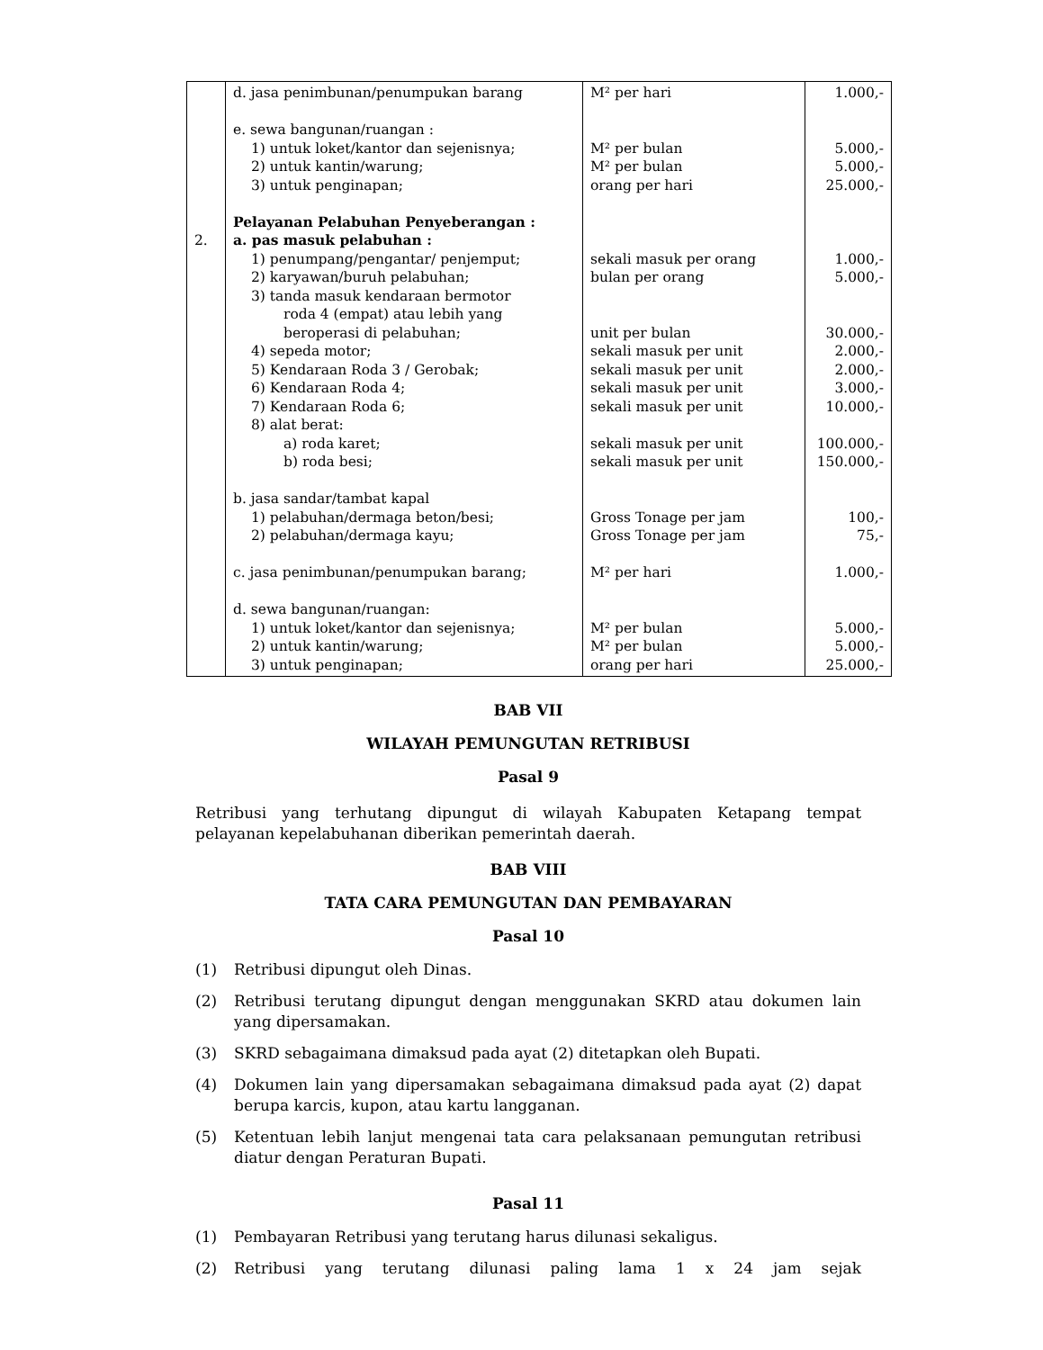| 2. | d. jasa penimbunan/penumpukan barang e. sewa bangunan/ruangan : 1) untuk loket/kantor dan sejenisnya; 2) untuk kantin/warung; 3) untuk penginapan; Pelayanan Pelabuhan Penyeberangan : a. pas masuk pelabuhan : 1) penumpang/pengantar/ penjemput; 2) karyawan/buruh pelabuhan; 3) tanda masuk kendaraan bermotor roda 4 (empat) atau lebih yang beroperasi di pelabuhan; 4) sepeda motor; 5) Kendaraan Roda 3 / Gerobak; 6) Kendaraan Roda 4; 7) Kendaraan Roda 6; 8) alat berat: a) roda karet; b) roda besi; b. jasa sandar/tambat kapal 1) pelabuhan/dermaga beton/besi; 2) pelabuhan/dermaga kayu; c. jasa penimbunan/penumpukan barang; d. sewa bangunan/ruangan: 1) untuk loket/kantor dan sejenisnya; 2) untuk kantin/warung; 3) untuk penginapan; | M² per hari M² per bulan M² per bulan orang per hari sekali masuk per orang bulan per orang unit per bulan sekali masuk per unit sekali masuk per unit sekali masuk per unit sekali masuk per unit sekali masuk per unit sekali masuk per unit Gross Tonage per jam Gross Tonage per jam M² per hari M² per bulan M² per bulan orang per hari | 1.000,- 5.000,- 5.000,- 25.000,- 1.000,- 5.000,- 30.000,- 2.000,- 2.000,- 3.000,- 10.000,- 100.000,- 150.000,- 100,- 75,- 1.000,- 5.000,- 5.000,- 25.000,- |
BAB VII
WILAYAH PEMUNGUTAN RETRIBUSI
Pasal 9
Retribusi yang terhutang dipungut di wilayah Kabupaten Ketapang tempat pelayanan kepelabuhanan diberikan pemerintah daerah.
BAB VIII
TATA CARA PEMUNGUTAN DAN PEMBAYARAN
Pasal 10
(1) Retribusi dipungut oleh Dinas.
(2) Retribusi terutang dipungut dengan menggunakan SKRD atau dokumen lain yang dipersamakan.
(3) SKRD sebagaimana dimaksud pada ayat (2) ditetapkan oleh Bupati.
(4) Dokumen lain yang dipersamakan sebagaimana dimaksud pada ayat (2) dapat berupa karcis, kupon, atau kartu langganan.
(5) Ketentuan lebih lanjut mengenai tata cara pelaksanaan pemungutan retribusi diatur dengan Peraturan Bupati.
Pasal 11
(1) Pembayaran Retribusi yang terutang harus dilunasi sekaligus.
(2) Retribusi yang terutang dilunasi paling lama 1 x 24 jam sejak